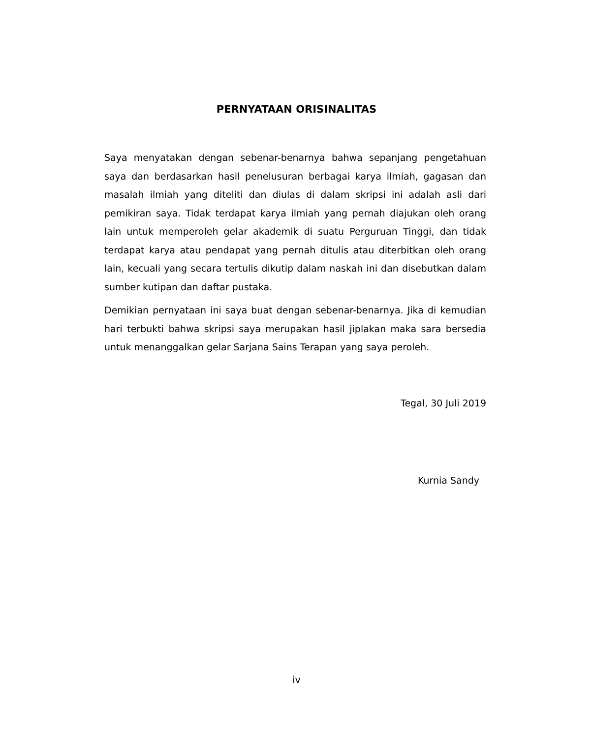PERNYATAAN ORISINALITAS
Saya menyatakan dengan sebenar-benarnya bahwa sepanjang pengetahuan saya dan berdasarkan hasil penelusuran berbagai karya ilmiah, gagasan dan masalah ilmiah yang diteliti dan diulas di dalam skripsi ini adalah asli dari pemikiran saya. Tidak terdapat karya ilmiah yang pernah diajukan oleh orang lain untuk memperoleh gelar akademik di suatu Perguruan Tinggi, dan tidak terdapat karya atau pendapat yang pernah ditulis atau diterbitkan oleh orang lain, kecuali yang secara tertulis dikutip dalam naskah ini dan disebutkan dalam sumber kutipan dan daftar pustaka.
Demikian pernyataan ini saya buat dengan sebenar-benarnya. Jika di kemudian hari terbukti bahwa skripsi saya merupakan hasil jiplakan maka sara bersedia untuk menanggalkan gelar Sarjana Sains Terapan yang saya peroleh.
Tegal, 30 Juli 2019
Kurnia Sandy
iv